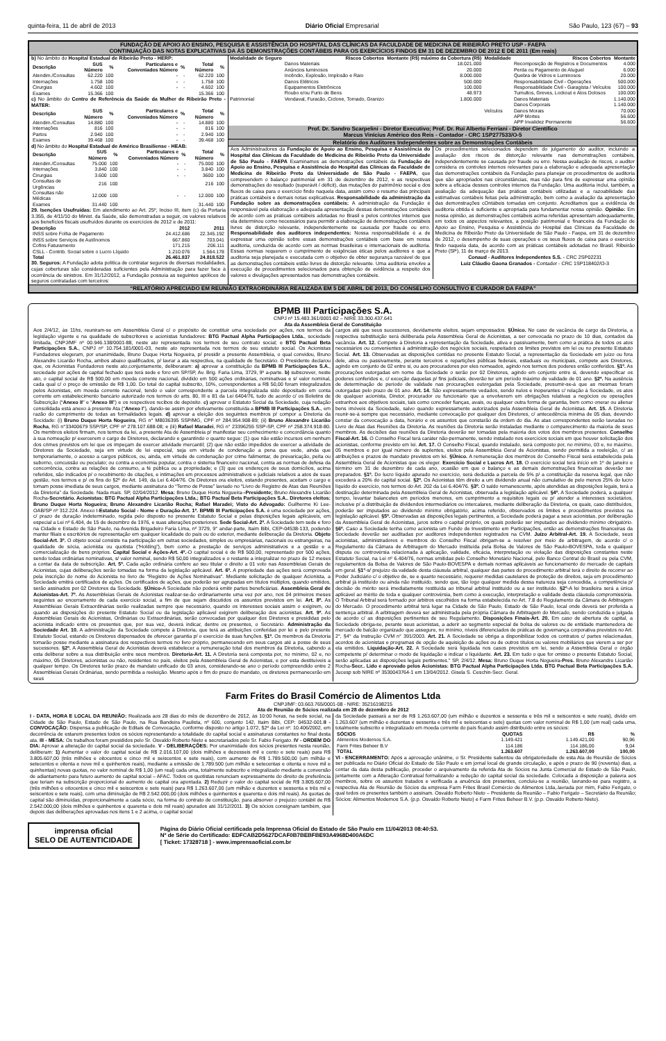quinta-feira, 11 de abril de 2013 Diário Oficial Empresarial São Paulo, 123 (67) – 93
FUNDAÇÃO DE APOIO AO ENSINO, PESQUISA E ASSISTÊNCIA DO HOSPITAL DAS CLÍNICAS DA FACULDADE DE MEDICINA DE RIBEIRÃO PRETO USP - FAEPA
CONTINUAÇÃO DAS NOTAS EXPLICATIVAS DA ÀS DEMONSTRAÇÕES CONTÁBEIS PARA OS EXERCÍCIOS FINDOS EM 31 DE DEZEMBRO DE 2012 E DE 2011 (Em reais)
b) No âmbito do Hospital Estadual de Ribeirão Preto - HERP:
| Descrição | SUS Número | % | Particulares e Conveniados Número | % | Total Número | % |
| --- | --- | --- | --- | --- | --- | --- |
| Atendim./Consultas | 62.220 | 100 | - | - | 62.220 | 100 |
| Internações | 1.758 | 100 | - | - | 1.758 | 100 |
| Cirurgias | 4.602 | 100 | - | - | 4.602 | 100 |
| Exames | 15.366 | 100 | | | 15.366 | 100 |
c) No âmbito do Centro de Referência da Saúde da Mulher de Ribeirão Preto - MATER:
| Descrição | SUS Número | % | Particulares e Conveniados Número | % | Total Número | % |
| --- | --- | --- | --- | --- | --- | --- |
| Atendim./Consultas | 14.880 | 100 | - | - | 14.880 | 100 |
| Internações | 816 | 100 | - | - | 816 | 100 |
| Partos | 2.940 | 100 | - | - | 2.940 | 100 |
| Exames | 39.468 | 100 | - | - | 39.468 | 100 |
d) No âmbito do Hospital Estadual de Américo Brasiliense - HEAB:
| Descrição | SUS Número | % | Particulares e Conveniados Número | % | Total Número | % |
| --- | --- | --- | --- | --- | --- | --- |
| Atendim./Consultas | 75.000 | 100 | - | - | 75.000 | 100 |
| Internações | 3.840 | 100 | - | - | 3.840 | 100 |
| Cirurgias | 3.600 | 100 | - | - | 3600 | 100 |
| Consultas de Urgências | 216 | 100 | | | 216 | 100 |
| Consultas não Médicas | 12.000 | 100 | - | - | 12.000 | 100 |
| Exames | 31.440 | 100 | | | 31.440 | 100 |
29. Isenções Usufruídas: Em atendimento ao Art. 25º, Inciso III, item (c) da Portaria 3.355, de 4/11/10 do Minist. da Saúde, são demonstradas a seguir, os valores relativos aos benefícios fiscais usufruídos durante os exercícios de 2012 e de 2011:
| Descrição | 2012 | 2011 |
| --- | --- | --- |
| INSS sobre Folha de Pagamento | 24.412.686 | 22.345.192 |
| INSS sobre Serviços de Autônomos | 667.860 | 703.041 |
| Cofins Faturamento | 171.215 | 206.111 |
| CSLL - Contrib. Social sobre o Lucro Líquido | 1.210.076 | 1.564.178 |
| Total | 26.461.837 | 24.818.522 |
30. Seguros: A Fundação adota política de contratar seguros de diversas modalidades, cujas coberturas são consideradas suficientes pela Administração para fazer face à ocorrência de sinistros. Em 31/12/2012, a Fundação possuía as seguintes apólices de seguros contratadas com terceiros:
| Modalidade de Seguro | Riscos Cobertos | Montante (R$) máximo da Cobertura (R$) | Modalidade | Riscos Cobertos | Montante |
| --- | --- | --- | --- | --- | --- |
| | Danos Materiais | 18.021.000 | | Recomposição de Registros e Documentos | 4.000 |
| | Anúncios luminosos | 20.000 | | Perda ou Pagamento de Aluguel | 6.000 |
| | Incêndio, Explosão, Implosão e Raio | 8.000.000 | | Quebra de Vidros e Luminosos | 20.000 |
| | Danos Elétricos | 500.000 | | Responsabilidade Civil - Operações | 500.000 |
| | Equipamentos Eletrônicos | 100.000 | | Responsabilidade Civil - Garagista / Veículos | 100.000 |
| | Roubo e/ou Furto de Bens | 48.973 | | Tumultos, Greves, Lockout e Atos Dolosos | 100.000 |
| Patrimonial | Vendaval, Furacão, Ciclone, Tornado, Granizo | 1.800.000 | | Danos Materiais | 1.140.000 |
| | | | | Danos Corporais | 1.140.000 |
| | | | Veículos | Danos Morais | 70.000 |
| | | | | APP Mortes | 56.600 |
| | | | | APP Invalidez Permanente | 56.600 |
Prof. Dr. Sandro Scarpelini - Diretor Executivo; Prof. Dr. Rui Alberto Ferriani - Diretor Científico
Marcus Vinícius Américo dos Reis - Contador - CRC 1SP277533/O-5
Relatório dos Auditores Independentes sobre as Demonstrações Contábeis
Aos Administradores da Fundação de Apoio ao Ensino, Pesquisa e Assistência do Hospital das Clínicas da Faculdade de Medicina de Ribeirão Preto da Universidade de São Paulo - FAEPA Examinamos as demonstrações contábeis da Fundação de Apoio ao Ensino, Pesquisa e Assistência do Hospital das Clínicas da Faculdade de Medicina de Ribeirão Preto da Universidade de São Paulo - FAEPA, que compreendem o balanço patrimonial em 31 de dezembro de 2012, e as respectivas demonstrações do resultado (superávit / déficit), das mutações do patrimônio social e dos fluxos de caixa para o exercício findo naquela data, assim como o resumo das principais práticas contábeis e demais notas explicativas. Responsabilidade da administração da Fundação sobre as demonstrações contábeis: A administração da Fundação é responsável pela elaboração e adequada apresentação dessas demonstrações contábeis de acordo com as práticas contábeis adotadas no Brasil e pelos controles internos que ela determinou como necessários para permitir a elaboração de demonstrações contábeis livres de distorção relevante, independentemente se causada por fraude ou erro. Responsabilidade dos auditores independentes: Nossa responsabilidade é a de expressar uma opinião sobre essas demonstrações contábeis com base em nossa auditoria, conduzida de acordo com as normas brasileiras e internacionais de auditoria. Essas normas requerem o cumprimento de exigências éticas pelos auditores e que a auditoria seja planejada e executada com o objetivo de obter segurança razoável de que as demonstrações contábeis estão livres de distorção relevante. Uma auditoria envolve a execução de procedimentos selecionados para obtenção de evidência a respeito dos valores e divulgações apresentados nas demonstrações contábeis.
Os procedimentos selecionados dependem do julgamento do auditor, incluindo a avaliação dos riscos de distorção relevante nas demonstrações contábeis, independentemente se causada por fraude ou erro. Nessa avaliação de riscos, o auditor considera os controles internos relevantes para a elaboração e adequada apresentação das demonstrações contábeis da Fundação para planejar os procedimentos de auditoria que são apropriados nas circunstâncias, mas não para fins de expressar uma opinião sobre a eficácia desses controles internos da Fundação. Uma auditoria inclui, também, a avaliação da adequação das práticas contábeis utilizadas e a razoabilidade das estimativas contábeis feitas pela administração, bem como a avaliação da apresentação das demonstrações cOntábeis tomadas em conjunto. Acreditamos que a evidência de auditoria obtida é suficiente e apropriada para fundamentar nossa opinião. Opinião: Em nossa opinião, as demonstrações contábeis acima referidas apresentam adequadamente, em todos os aspectos relevantes, a posição patrimonial e financeira da Fundação de Apoio ao Ensino, Pesquisa e Assistência do Hospital das Clínicas da Faculdade de Medicina de Ribeirão Preto da Universidade de São Paulo - Faepa, em 31 de dezembro de 2012, o desempenho de suas operações e os seus fluxos de caixa para o exercício findo naquela data, de acordo com as práticas contábeis adotadas no Brasil. Ribeirão Preto (SP), 11 de março de 2013.
Conaud - Auditores Independentes S.S. - CRC 2SP02231
Luiz Cláudio Gaona Granados - Contador - CRC 1SP118402/O-3
“RELATÓRIO APRECIADO EM REUNIÃO EXTRAORDINÁRIA REALIZADA EM 5 DE ABRIL DE 2013, DO CONSELHO CONSULTIVO E CURADOR DA FAEPA”
BPMB III Participações S.A.
CNPJ nº 15.483.361/0001-82 – NIRE 33.300.437.641
Ata da Assembleia Geral de Constituição
Aos 2/4/12, às 11hs, reuniram-se em Assembleia Geral c/ o propósito de constituir uma sociedade por ações, nos termos da legislação vigente e na qualidade de subscritores e acionistas fundadores: BTG Pactual Alpha Participações Ltda., sociedade limitada, CNPJ/MF nº 00.946.138/0001-88, neste ato representada nos termos de seu contrato social; e BTG Pactual Beta Participações S.A., CNPJ nº 10.754.181/0001-03, neste ato representada nos termos de seu estatuto social. Os Acionistas Fundadores elegeram, por unanimidade, Bruno Duque Horta Nogueira, p/ presidir a presente Assembleia, o qual convidou, Bruno Alexandre Licarião Rocha, ambos abaixo qualificados, p/ lavrar a ata respectiva, na qualidade de Secretário. O Presidente declarou que, os Acionistas Fundadores neste ato,conjuntamente, deliberaram: a) aprovar a constituição da BPMB III Participações S.A., sociedade por ações de capital fechado que terá sede e foro em SP/SP, Av. Brig. Faria Lima, 3729, 9º a-parte. b) subscrever, neste ato, o capital social de R$ 500,00 em moeda corrente nacional, dividido em 500 ações ordinárias, nominativas e s/ valor nominal, cada qual c/ o preço de emissão de R$ 1,00. Do total do capital subscrito, 10%, correspondentes a R$ 50,00 foram integralizados pelos Acionistas, em moeda corrente nacional, tendo o valor correspondente a parcela integralizada sido depositado em conta corrente em estabelecimento bancário autorizado nos termos do arts. 80, III e 81 da Lei 6404/76, tudo de acordo c/ os Boletins de Subscrição (“Anexo II” e “Anexo III”) e os respectivos recibos de depósito. c) aprovar o Estatuto Social da Sociedade, cuja redação consolidada está anexo à presente Ata (“Anexo I”), dando-se assim por efetivamente constituída a BPMB III Participações S.A., em razão do cumprimento de todas as formalidades legais. d) aprovar a eleição dos seguintes membros p/ compor a Diretoria da Socidade: (i) Bruno Duque Horta Nogueira, RG n° M8036395 SSP/MG, CPF nº 284.954.908-89; (ii) Bruno Alexandre Licarião Rocha, RG n°33400679 SSP/SP, CPF nº 278.107.688-08; e (iii) Rafael Maradei, RG n° 23396255 SSP-SP, CPF nº 258.374.918-80. Os membros eleitos firmam, nos termos da lei, a presente Ata de Assembleia p/ manifestar seu conhecimento e concordância quanto à sua nomeação p/ exercerem o cargo de Diretores, declarando e garantindo o quanto segue: (1) que não estão incursos em nenhum dos crimes previstos em lei que os impeçam de exercer atividade mercantil; (2) que não estão impedidos de exercer a atividade de Diretores da Sociedade, seja em virtude de lei especial, seja em virtude de condenação a pena que vede, ainda que temporariamente, o acesso a cargos públicos, ou, ainda, em virtude de condenação por crime falimentar, de prevaricação, peita ou suborno, concussão ou peculato; ou contra a economia popular, contra o sistema financeiro nacional, contra as normas de defesa da concorrência, contra as relações de consumo, a fé pública ou a propriedade; e (3) que os endereços de seus domicílios, acima referidos, são indicados p/ o recebimento de citações, e intimações em processos administrativos e judiciais relativos a atos de suas gestão, nos termos e p/ os fins do §2º do Art. 149, da Lei 6.404/76. Os Diretores ora eleitos, estando presentes, aceitam o cargo e tomam posse imediata de seus cargos, mediante assinatura do “Termo de Posse” lavrado no “Livro de Registro de Atas das Reuniões da Diretoria” da Sociedade. Nada mais. SP, 02/04/2012. Mesa: Bruno Duque Horta Nogueira--Presidente; Bruno Alexandre Licarião Rocha-Secretário. Acionistas: BTG Pactual Alpha Participações Ltda.; BTG Pactual Beta Participações S.A.. Diretores eleitos: Bruno Duque Horta Nogueira; Bruno Alexandre Licarião Rocha; Rafael Maradei; Visto do Advogado: Guilherme Ki Lee-OAB/SP nº 312.224. Anexo I-Estatuto Social - Nome e Duração-Art. 1º. BPMB III Participações S.A. é uma sociedade por ações, c/ prazo de duração indeterminado, regida pelo disposto no presente Estatuto Social e pelas disposições legais aplicáveis, em especial a Lei nº 6.404, de 15 de dezembro de 1976, e suas alterações posteriores. Sede Social-Art. 2º. A Sociedade tem sede e foro na Cidade e Estado de São Paulo, na Avenida Brigadeiro Faria Lima, nº 3729, 9° andar-parte, Itaim Bibi, CEP-04538-133, podendo manter filiais e escritórios de representação em qualquer localidade do país ou do exterior, mediante deliberação da Diretoria. Objeto Social-Art. 3º. O objeto social consiste na participação em outras sociedades, simples ou empresárias, nacionais ou estrangeiras, na qualidade de sócia, acionista ou quotista (“Holding”), bem como a prestação de serviços administrativos e a gestão e a comercialização de bens próprios. Capital Social e Ações-Art. 4º.-O capital social é de R$ 500,00, representado por 500 ações, sendo todas ordinárias nominativas, s/ valor nominal, sendo R$ 50,00 integralizados e o restante a integralizar no prazo de 12 meses a contar da data de subscrição. Art. 5º. Cada ação ordinária confere ao seu titular o direito a 01 voto nas Assembleias Gerais de Acionistas, cujas deliberações serão tomadas na forma da legislação aplicável. Art. 6º. A propriedade das ações será comprovada pela inscrição do nome do Acionista no livro de “Registro de Ações Nominativas”. Mediante solicitação de qualquer Acionista, a Sociedade emitirá certificados de ações. Os certificados de ações, que poderão ser agrupadas em títulos múltiplos, quando emitidos, serão assinados por 02 Diretores da Sociedade. §Único-A Sociedade não poderá emitir partes beneficiárias. Assembleia Geral de Acionistas-Art. 7º. As Assembleias Gerais de Acionistas realizar-se-ão ordinariamente uma vez por ano, nos 04 primeiros meses seguintes ao encerramento de cada exercício social, a fim de que sejam discutidos os assuntos previstos em lei. Art. 8º. As Assembleias Gerais Extraordinárias serão realizadas sempre que necessário, quando os interesses sociais assim o exigirem, ou quando as disposições do presente Estatuto Social ou da legislação aplicável exigirem deliberação dos acionistas. Art. 9º. As Assembleias Gerais de Acionistas, Ordinárias ou Extraordinárias, serão convocadas por qualquer dos Diretores e presididas pelo acionista indicado entre os presentes que, por sua vez, deverá indicar, dentre os presentes, o Secretário. Administração da Sociedade Art. 10. A administração da Sociedade compete à Diretoria, que terá as atribuições conferidas por lei e pelo presente Estatuto Social, estando os Diretores dispensados de oferecer garantia p/ o exercício de suas funções. §1º. Os membros da Diretoria tomarão posse mediante a assinatura dos respectivos termos no livro próprio, permanecendo em seus cargos até a posse de seus sucessores. §2º. A Assembleia Geral de Acionistas deverá estabelecer a remuneração total dos membros da Diretoria, cabendo a esta deliberar sobre a sua distribuição entre seus membros. Diretoria-Art. 11. A Diretoria será composta por, no mínimo, 02 e, no máximo, 05 Diretores, acionistas ou não, residentes no país, eleitos pela Assembleia Geral de Acionistas, e por esta destituíveis a qualquer tempo. Os Diretores terão prazo de mandato unificado de 03 anos, considerando-se ano o período compreendido entre 2 Assembleias Gerais Ordinárias, sendo permitida a reeleição. Mesmo após o fim do prazo do mandato, os diretores permanecerão em seus
cargos até que seus sucessores, devidamente eleitos, sejam empossados. §Único. No caso de vacância de cargo da Diretoria, a respectiva substituição será deliberada pela Assembleia Geral de Acionistas, a ser convocada no prazo de 10 dias, contados da vacância. Art. 12. Compete à Diretoria a representação da Sociedade, ativa e passivamente, bem como a prática de todos os atos necessários ou convenientes à administração dos negócios sociais, respeitados os limites previstos em lei ou no presente Estatuto Social. Art. 13. Observadas as disposições contidas no presente Estatuto Social, a representação da Sociedade em juízo ou fora dele, ativa ou passivamente, perante terceiros e repartições públicas federais, estaduais ou municipais, compete aos Diretores, agindo em conjunto de 02 entre si, ou aos procuradores por eles nomeados, agindo nos termos dos poderes então conferidos. §1º. As procurações outorgadas em nome da Sociedade o serão por 02 Diretores, agindo em conjunto entre si, devendo especificar os poderes conferidos e, c/ exceção daquelas p/ fins judiciais, deverão ter um período máximo de validade de 01 ano. §2º. Na ausência de determinação de período de validade nas procurações outorgadas pela Sociedade, presumir-se-á que as mesmas foram outorgadas pelo prazo de 01 ano. Art. 14. São expressamente vedados, sendo nulos e inoperantes c/ relação à Sociedade, os atos de qualquer acionista, Diretor, procurador ou funcionário que a envolverem em obrigações relativas a negócios ou operações estranhos aos objetivos sociais, tais como conceder fianças, avais, ou qualquer outra forma de garantia, bem como onerar ou alienar bens imóveis da Sociedade, salvo quando expressamente autorizados pela Assembleia Geral de Acionistas. Art. 15. A Diretoria reunir-se-á sempre que necessário, mediante convocação por qualquer dos Diretores, c/ antecedência mínima de 05 dias, devendo constar da convocação a data, horário e os assuntos que constarão da ordem do dia. As atas correspondentes serão lavradas no Livro de Atas das Reuniões da Diretoria. As reuniões da Diretoria serão instaladas mediante o comparecimento da maioria de seus membros. As decisões das reuniões da Diretoria deverão ser tomadas pela maioria dos votos dos membros presentes. Conselho Fiscal-Art. 16. O Conselho Fiscal terá caráter não-permanente, sendo instalado nos exercícios sociais em que houver solicitação dos acionistas, conforme previsto em lei. Art. 17. O Conselho Fiscal, quando instalado, será composto por, no mínimo, 03 e, no máximo, 05 membros e por igual número de suplentes, eleitos pela Assembleia Geral de Acionistas, sendo permitida a reeleição, c/ as atribuições e prazos de mandato previstos em lei. §Único. A remuneração dos membros do Conselho Fiscal será estabelecida pela Assembleia Geral de Acionistas que os eleger. Exercício Social e Lucros Art. 18. O exercício social terá início em 1º de janeiro e término em 31 de dezembro de cada ano, ocasião em que o balanço e as demais demonstrações financeiras deverão ser preparados. §1º. Do lucro líquido apurado no exercício, será deduzida a parcela de 5% p/ a constituição da reserva legal, que não excederá a 20% do capital social. §2º. Os Acionistas têm direito a um dividendo anual não cumulativo de pelo menos 25% do lucro líquido do exercício, nos termos do Art. 202 da Lei 6.404/76. §3º. O saldo remanescente, após atendidas as disposições legais, terá a destinação determinada pela Assembleia Geral de Acionistas, observada a legislação aplicável. §4º. A Sociedade poderá, a qualquer tempo, levantar balancetes em períodos menores, em cumprimento a requisitos legais ou p/ atender a interesses societários, inclusive p/ a distribuição de dividendos intermediários ou intercalares, mediante deliberação da Diretoria, os quais, caso distribuídos, poderão ser imputados ao dividendo mínimo obrigatório, acima referido, observados os limites e procedimentos previstos na legislação aplicável. §5º. Observadas as disposições legais pertinentes, a Sociedade poderá pagar a seus acionistas, por deliberação da Assembleia Geral de Acionistas, juros sobre o capital próprio, os quais poderão ser imputados ao dividendo mínimo obrigatório. §6º. Caso a Sociedade tenha como acionista um Fundo de Investimento em Participações, então as demonstrações financeiras da Sociedade deverão ser auditadas por auditores independentes registrados na CVM. Juízo Arbitral-Art. 19. A Sociedade, seus acionistas, administradores e membros do Conselho Fiscal obrigam-se a resolver por meio de arbitragem, de acordo c/ o Regulamento da Câmara de Arbitragem do Mercado instituída pela Bolsa de Valores de São Paulo-BOVESPA, toda e qualquer disputa ou controvérsia relacionada à aplicação, validade, eficácia, interpretação ou violação das disposições constantes neste Estatuto Social, na Lei nº 6.404/76, normas emitidas pelo Conselho Monetário Nacional, pelo Banco Central do Brasil ou pela CVM, regulamentos da Bolsa de Valores de São Paulo-BOVESPA e demais normas aplicáveis ao funcionamento do mercado de capitais em geral. §1°-s/ prejuízo da validade desta cláusula arbitral, qualquer das partes do procedimento arbitral terá o direito de recorrer ao Poder Judiciário c/ o objetivo de, se e quanto necessário, requerer medidas cautelares de proteção de direitos, seja em procedimento arbitral já instituído ou ainda não instituído, sendo que, tão logo qualquer medida dessa natureza seja concedida, a competência p/ decisão de mérito será imediatamente restituída ao tribunal arbitral instituído ou a ser instituído. §2°-A lei brasileira será a única aplicável ao mérito de toda e qualquer controvérsia, bem como à execução, interpretação e validade desta cláusula compromissória. O Tribunal Arbitral será formado por árbitros escolhidos na forma estabelecida no Art. 7.8 do Regulamento da Câmara de Arbitragem do Mercado. O procedimento arbitral terá lugar na Cidade de São Paulo, Estado de São Paulo, local onde deverá ser proferida a sentença arbitral. A arbitragem deverá ser administrada pela própria Câmara de Arbitragem do Mercado, sendo conduzida e julgada de acordo c/ as disposições pertinentes de seu Regulamento. Disposições Finais-Art. 20. Em caso de abertura de capital, a Sociedade obriga-se, perante seus acionistas, a aderir ao segmento especial de bolsa de valores ou de entidade mantenedora de mercado de balcão organizado que assegure, no mínimo, níveis diferenciados de práticas de governança corporativa previstos no Art. 2°, §4° da Instrução CVM n° 391/2003. Art. 21. A Sociedade se obriga a disponibilizar todos os contratos c/ partes relacionadas, acordos de acionistas e programas de opção de aquisição de ações ou de outros títulos ou valores mobiliários que vierem a ser por ela emitidos. Liquidação-Art. 22. A Sociedade será liquidada nos casos previstos em lei, sendo a Assembleia Geral o órgão competente p/ determinar o modo de liquidação e indicar o liquidante. Art. 23. Em tudo o que for omisso o presente Estatuto Social, serão aplicadas as disposições legais pertinentes.” SP, 2/4/12. Mesa: Bruno Duque Horta Nogueira-Pres. Bruno Alexandre Licarião Rocha-Secr.. Lido e aprovado pelos Acionistas: BTG Pactual Alpha Participações Ltda. BTG Pactual Beta Participações S.A. Jucesp sob NIRE nº 3530043764-1 em 13/04/2012. Gisela S. Ceschin-Secr. Geral.
Farm Frites do Brasil Comércio de Alimentos Ltda
CNPJ/MF: 03.663.765/0001-08 - NIRE: 35216198215
Ata de Reunião de Sócios realizada em 28 de dezembro de 2012
I - DATA, HORA E LOCAL DA REUNIÃO: Realizada aos 28 dias do mês de dezembro de 2012, às 10:00 horas, na sede social, na Cidade de São Paulo, Estado de São Paulo, na Rua Bandeira Paulista, nº 600, conjunto 142, Itaim Bibi, CEP: 04532-001.II - CONVOCAÇÃO: Dispensa a publicação de Editais de Convocação, conforme disposto no artigo 1.072, §2º da Lei nº. 10.406/2002, em decorrência de estarem presentes todos os sócios representando a totalidade do capital social e assinaturas constantes no final desta ata. III - MESA: Os trabalhos foram presididos pelo Sr. Osvaldo Roberto Nieto e secretariados pelo Sr. Fabio Ferigato. IV - ORDEM DO DIA: Aprovar a alteração do capital social da sociedade. V - DELIBERAÇÕES: Por unanimidade dos sócios presentes nesta reunião, deliberam: 1) Aumentar o valor do capital social de R$ 2.016.107,00 (dois milhões e dezesseis mil e cento e sete reais) para R$ 3.805.607,00 (três milhões e oitocentos e cinco mil e seiscentos e sete reais), com aumento de R$ 1.789.500,00 (um milhão e setecentos e oitenta e nove mil e quinhentos reais), mediante a emissão de 1.789.500 (um milhão e setecentas e oitenta e nove mil e quinhentas) novas quotas, no valor nominal de R$ 1,00 (um real) cada uma, totalmente subscrito e integralizado mediante a conversão de adiantamento para futuro aumento de capital social – AFAC. Todos os quotistas renunciam expressamente do direito de preferência que teriam na subscrição proporcional do aumento de capital ora apontada. 2) Reduzir o valor do capital social de R$ 3.805.607,00 (três milhões e oitocentos e cinco mil e seiscentos e sete reais) para R$ 1.263.607,00 (um milhão e duzentos e sessenta e três mil e seiscentos e sete reais), com uma diminuição de R$ 2.542.000,00 (dois milhões e quinhentos e quarenta e dois mil reais). As quotas de capital são diminuídas, proporcionalmente a cada sócio, na forma do contrato de constituição, para absorver o prejuízo contábil de R$ 2.542.000,00 (dois milhões e quinhentos e quarenta e dois mil reais) apurados até 31/12/2011. 3) Os sócios consignam também, que depois das deliberações aprovadas nos itens 1 e 2 acima, o capital social
da Sociedade passará a ser de R$ 1.263.607,00 (um milhão e duzentos e sessenta e três mil e seiscentos e sete reais), divido em 1.263.607 (um milhão e duzentas e sessenta e três mil e seiscentas e sete) quotas com valor nominal de R$ 1,00 (um real) cada uma, totalmente subscrito e integralizado em moeda corrente do país ficando assim distribuído entre os sócios:
| SÓCIOS | QUOTAS | R$ | % |
| --- | --- | --- | --- |
| Alimentos Modernos S.A. | 1.149.421 | 1.149.421,00 | 90,96 |
| Farm Frites Beheer B.V | 114.186 | 114.186,00 | 9,04 |
| TOTAL | 1.263.607 | 1.263.607,00 | 100,00 |
VI - ENCERRAMENTO: Após a aprovação unânime, o Sr. Presidente salientou da obrigatoriedade de esta Ata de Reunião de Sócios ser publicada no Diário Oficial do Estado de São Paulo e em jornal local de grande circulação, e após o prazo de 90 (noventa) dias, a contar da data desta publicação, proceder o arquivamento da referida Ata de Sócios na Junta Comercial do Estado de São Paulo, juntamente com a Alteração Contratual formalizando a redução do capital social da sociedade. Colocada à disposição a palavra aos membros, sobre os assuntos tratados e verificada a anuência dos presentes, concluiu-se a reunião, lavrando-se para registro, a respectiva Ata de Reunião de Sócios da empresa Farm Frites Brasil Comércio de Alimentos Ltda,.lavrada por mim, Fabio Ferigato, o qual todos os presentes também o assinam. Osvaldo Roberto Nieto – Presidente da Reunião – Fabio Ferigato – Secretário da Reunião; Sócios: Alimentos Modernos S.A. (p.p. Osvaldo Roberto Nieto) e Farm Frites Beheer B.V. (p.p. Osvaldo Roberto Nieto).
imprensa oficial
SELO DE AUTENTICIDADE
Página do Diário Oficial certificada pela Imprensa Oficial do Estado de São Paulo em 11/04/2013 08:40:53.
Nº de Série do Certificado: EDFCAB2D5627DCAF0B7BEBFBE93A4968D400A6DC
[ Ticket: 17328718 ] - www.imprensaoficial.com.br